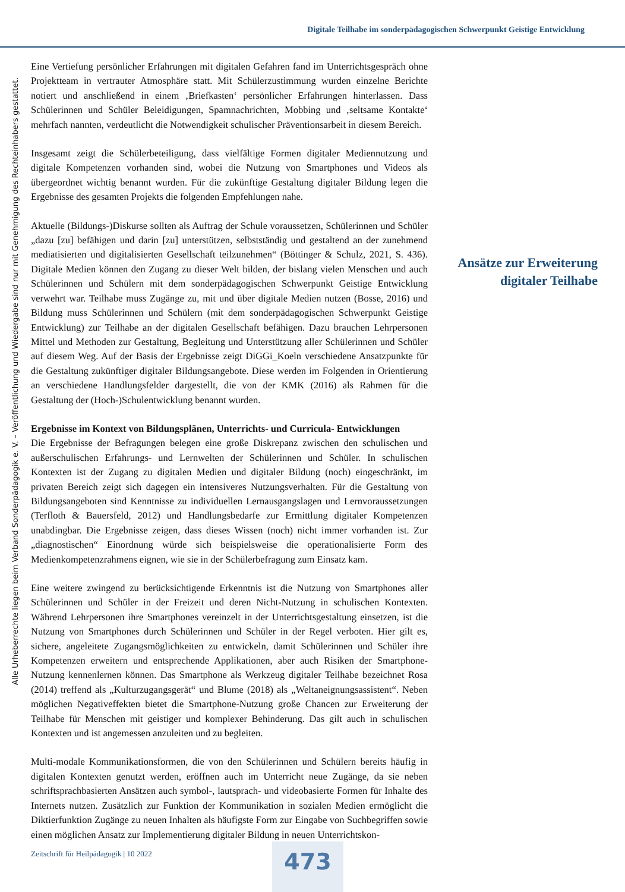Digitale Teilhabe im sonderpädagogischen Schwerpunkt Geistige Entwicklung
Alle Urheberrechte liegen beim Verband Sonderpädagogik e. V. – Veröffentlichung und Wiedergabe sind nur mit Genehmigung des Rechteinhabers gestattet.
Eine Vertiefung persönlicher Erfahrungen mit digitalen Gefahren fand im Unterrichtsgespräch ohne Projektteam in vertrauter Atmosphäre statt. Mit Schülerzustimmung wurden einzelne Berichte notiert und anschließend in einem ‚Briefkasten‘ persönlicher Erfahrungen hinterlassen. Dass Schülerinnen und Schüler Beleidigungen, Spamnachrichten, Mobbing und ‚seltsame Kontakte‘ mehrfach nannten, verdeutlicht die Notwendigkeit schulischer Präventionsarbeit in diesem Bereich.
Insgesamt zeigt die Schülerbeteiligung, dass vielfältige Formen digitaler Mediennutzung und digitale Kompetenzen vorhanden sind, wobei die Nutzung von Smartphones und Videos als übergeordnet wichtig benannt wurden. Für die zukünftige Gestaltung digitaler Bildung legen die Ergebnisse des gesamten Projekts die folgenden Empfehlungen nahe.
Aktuelle (Bildungs-)Diskurse sollten als Auftrag der Schule voraussetzen, Schülerinnen und Schüler „dazu [zu] befähigen und darin [zu] unterstützen, selbstständig und gestaltend an der zunehmend mediatisierten und digitalisierten Gesellschaft teilzunehmen“ (Böttinger & Schulz, 2021, S. 436). Digitale Medien können den Zugang zu dieser Welt bilden, der bislang vielen Menschen und auch Schülerinnen und Schülern mit dem sonderpädagogischen Schwerpunkt Geistige Entwicklung verwehrt war. Teilhabe muss Zugänge zu, mit und über digitale Medien nutzen (Bosse, 2016) und Bildung muss Schülerinnen und Schülern (mit dem sonderpädagogischen Schwerpunkt Geistige Entwicklung) zur Teilhabe an der digitalen Gesellschaft befähigen. Dazu brauchen Lehrpersonen Mittel und Methoden zur Gestaltung, Begleitung und Unterstützung aller Schülerinnen und Schüler auf diesem Weg. Auf der Basis der Ergebnisse zeigt DiGGi_Koeln verschiedene Ansatzpunkte für die Gestaltung zukünftiger digitaler Bildungsangebote. Diese werden im Folgenden in Orientierung an verschiedene Handlungsfelder dargestellt, die von der KMK (2016) als Rahmen für die Gestaltung der (Hoch-)Schulentwicklung benannt wurden.
Ergebnisse im Kontext von Bildungsplänen, Unterrichts- und Curricula- Entwicklungen
Die Ergebnisse der Befragungen belegen eine große Diskrepanz zwischen den schulischen und außerschulischen Erfahrungs- und Lernwelten der Schülerinnen und Schüler. In schulischen Kontexten ist der Zugang zu digitalen Medien und digitaler Bildung (noch) eingeschränkt, im privaten Bereich zeigt sich dagegen ein intensiveres Nutzungsverhalten. Für die Gestaltung von Bildungsangeboten sind Kenntnisse zu individuellen Lernausgangslagen und Lernvoraussetzungen (Terfloth & Bauersfeld, 2012) und Handlungsbedarfe zur Ermittlung digitaler Kompetenzen unabdingbar. Die Ergebnisse zeigen, dass dieses Wissen (noch) nicht immer vorhanden ist. Zur „diagnostischen“ Einordnung würde sich beispielsweise die operationalisierte Form des Medienkompetenzrahmens eignen, wie sie in der Schülerbefragung zum Einsatz kam.
Eine weitere zwingend zu berücksichtigende Erkenntnis ist die Nutzung von Smartphones aller Schülerinnen und Schüler in der Freizeit und deren Nicht-Nutzung in schulischen Kontexten. Während Lehrpersonen ihre Smartphones vereinzelt in der Unterrichtsgestaltung einsetzen, ist die Nutzung von Smartphones durch Schülerinnen und Schüler in der Regel verboten. Hier gilt es, sichere, angeleitete Zugangsmöglichkeiten zu entwickeln, damit Schülerinnen und Schüler ihre Kompetenzen erweitern und entsprechende Applikationen, aber auch Risiken der Smartphone-Nutzung kennenlernen können. Das Smartphone als Werkzeug digitaler Teilhabe bezeichnet Rosa (2014) treffend als „Kulturzugangsgerät“ und Blume (2018) als „Weltaneignungsassistent“. Neben möglichen Negativeffekten bietet die Smartphone-Nutzung große Chancen zur Erweiterung der Teilhabe für Menschen mit geistiger und komplexer Behinderung. Das gilt auch in schulischen Kontexten und ist angemessen anzuleiten und zu begleiten.
Multi-modale Kommunikationsformen, die von den Schülerinnen und Schülern bereits häufig in digitalen Kontexten genutzt werden, eröffnen auch im Unterricht neue Zugänge, da sie neben schriftsprachbasierten Ansätzen auch symbol-, lautsprach- und videobasierte Formen für Inhalte des Internets nutzen. Zusätzlich zur Funktion der Kommunikation in sozialen Medien ermöglicht die Diktierfunktion Zugänge zu neuen Inhalten als häufigste Form zur Eingabe von Suchbegriffen sowie einen möglichen Ansatz zur Implementierung digitaler Bildung in neuen Unterrichtskon-
Ansätze zur Erweiterung digitaler Teilhabe
Zeitschrift für Heilpädagogik | 10 2022
473